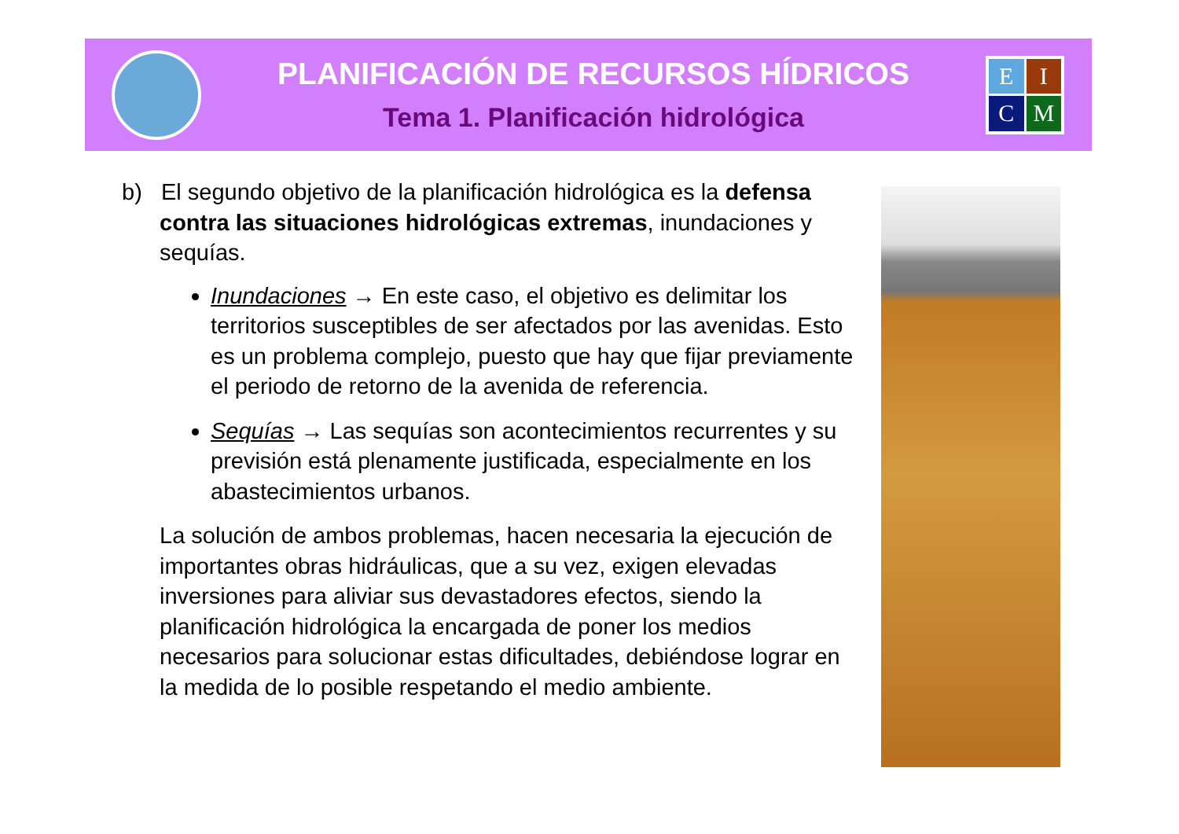PLANIFICACIÓN DE RECURSOS HÍDRICOS
Tema 1. Planificación hidrológica
E
I
C
M
b) El segundo objetivo de la planificación hidrológica es la defensa contra las situaciones hidrológicas extremas, inundaciones y sequías.
Inundaciones → En este caso, el objetivo es delimitar los territorios susceptibles de ser afectados por las avenidas. Esto es un problema complejo, puesto que hay que fijar previamente el periodo de retorno de la avenida de referencia.
Sequías → Las sequías son acontecimientos recurrentes y su previsión está plenamente justificada, especialmente en los abastecimientos urbanos.
La solución de ambos problemas, hacen necesaria la ejecución de importantes obras hidráulicas, que a su vez, exigen elevadas inversiones para aliviar sus devastadores efectos, siendo la planificación hidrológica la encargada de poner los medios necesarios para solucionar estas dificultades, debiéndose lograr en la medida de lo posible respetando el medio ambiente.